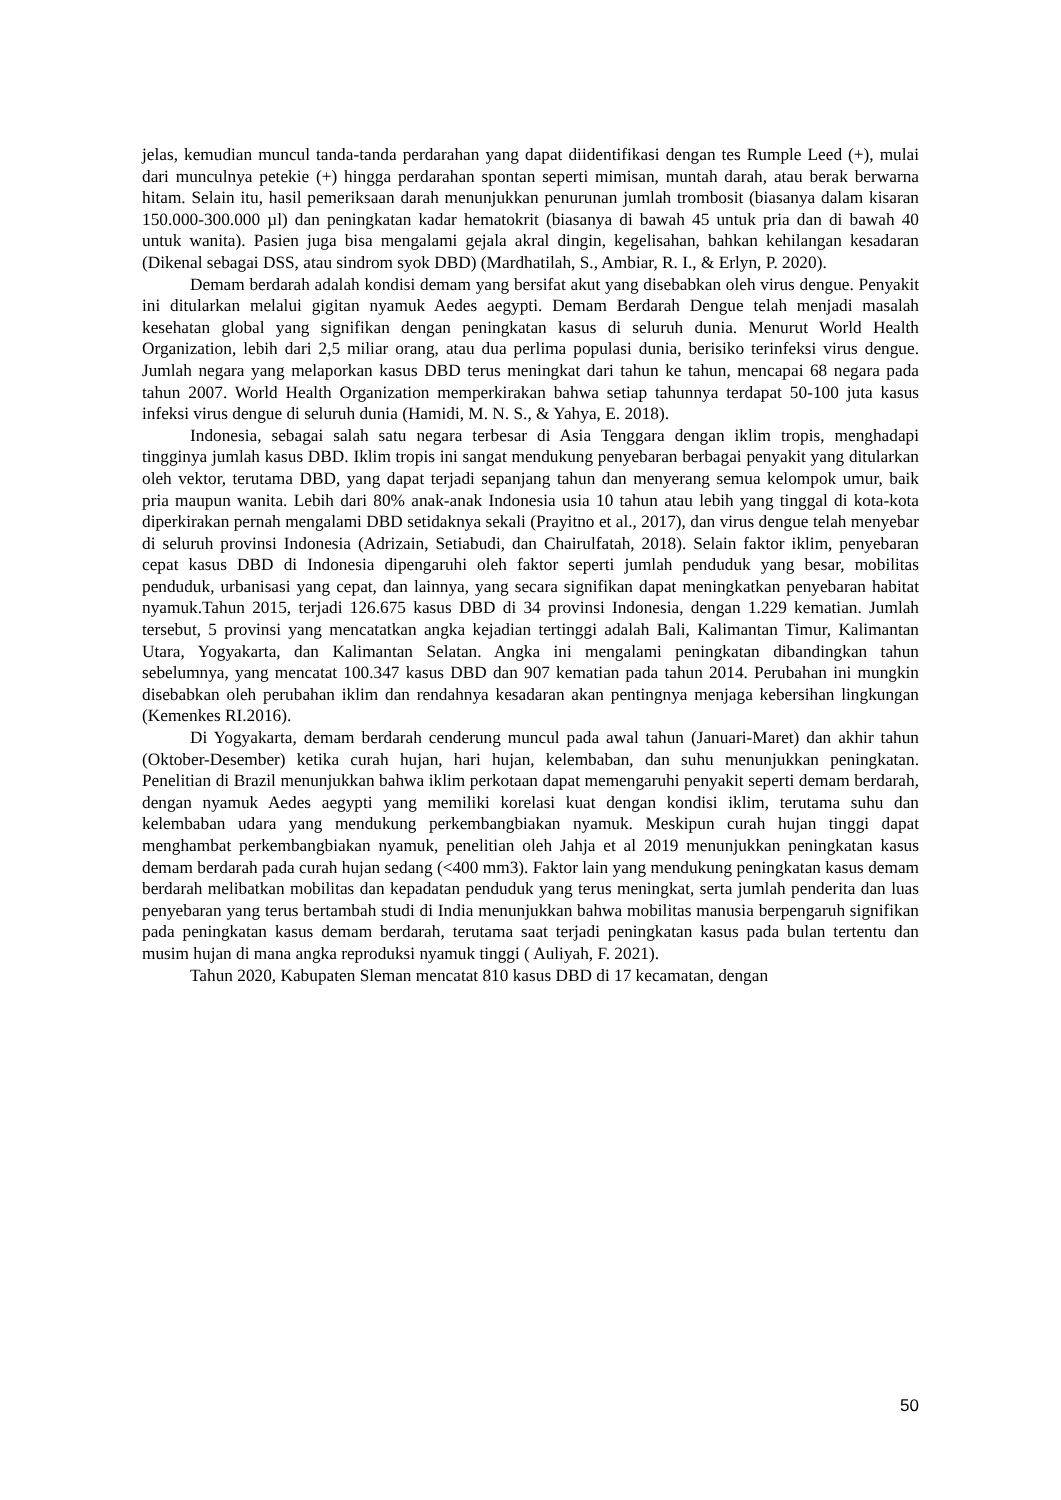jelas, kemudian muncul tanda-tanda perdarahan yang dapat diidentifikasi dengan tes Rumple Leed (+), mulai dari munculnya petekie (+) hingga perdarahan spontan seperti mimisan, muntah darah, atau berak berwarna hitam. Selain itu, hasil pemeriksaan darah menunjukkan penurunan jumlah trombosit (biasanya dalam kisaran 150.000-300.000 µl) dan peningkatan kadar hematokrit (biasanya di bawah 45 untuk pria dan di bawah 40 untuk wanita). Pasien juga bisa mengalami gejala akral dingin, kegelisahan, bahkan kehilangan kesadaran (Dikenal sebagai DSS, atau sindrom syok DBD) (Mardhatilah, S., Ambiar, R. I., & Erlyn, P. 2020).
Demam berdarah adalah kondisi demam yang bersifat akut yang disebabkan oleh virus dengue. Penyakit ini ditularkan melalui gigitan nyamuk Aedes aegypti. Demam Berdarah Dengue telah menjadi masalah kesehatan global yang signifikan dengan peningkatan kasus di seluruh dunia. Menurut World Health Organization, lebih dari 2,5 miliar orang, atau dua perlima populasi dunia, berisiko terinfeksi virus dengue. Jumlah negara yang melaporkan kasus DBD terus meningkat dari tahun ke tahun, mencapai 68 negara pada tahun 2007. World Health Organization memperkirakan bahwa setiap tahunnya terdapat 50-100 juta kasus infeksi virus dengue di seluruh dunia (Hamidi, M. N. S., & Yahya, E. 2018).
Indonesia, sebagai salah satu negara terbesar di Asia Tenggara dengan iklim tropis, menghadapi tingginya jumlah kasus DBD. Iklim tropis ini sangat mendukung penyebaran berbagai penyakit yang ditularkan oleh vektor, terutama DBD, yang dapat terjadi sepanjang tahun dan menyerang semua kelompok umur, baik pria maupun wanita. Lebih dari 80% anak-anak Indonesia usia 10 tahun atau lebih yang tinggal di kota-kota diperkirakan pernah mengalami DBD setidaknya sekali (Prayitno et al., 2017), dan virus dengue telah menyebar di seluruh provinsi Indonesia (Adrizain, Setiabudi, dan Chairulfatah, 2018). Selain faktor iklim, penyebaran cepat kasus DBD di Indonesia dipengaruhi oleh faktor seperti jumlah penduduk yang besar, mobilitas penduduk, urbanisasi yang cepat, dan lainnya, yang secara signifikan dapat meningkatkan penyebaran habitat nyamuk.Tahun 2015, terjadi 126.675 kasus DBD di 34 provinsi Indonesia, dengan 1.229 kematian. Jumlah tersebut, 5 provinsi yang mencatatkan angka kejadian tertinggi adalah Bali, Kalimantan Timur, Kalimantan Utara, Yogyakarta, dan Kalimantan Selatan. Angka ini mengalami peningkatan dibandingkan tahun sebelumnya, yang mencatat 100.347 kasus DBD dan 907 kematian pada tahun 2014. Perubahan ini mungkin disebabkan oleh perubahan iklim dan rendahnya kesadaran akan pentingnya menjaga kebersihan lingkungan (Kemenkes RI.2016).
Di Yogyakarta, demam berdarah cenderung muncul pada awal tahun (Januari-Maret) dan akhir tahun (Oktober-Desember) ketika curah hujan, hari hujan, kelembaban, dan suhu menunjukkan peningkatan. Penelitian di Brazil menunjukkan bahwa iklim perkotaan dapat memengaruhi penyakit seperti demam berdarah, dengan nyamuk Aedes aegypti yang memiliki korelasi kuat dengan kondisi iklim, terutama suhu dan kelembaban udara yang mendukung perkembangbiakan nyamuk. Meskipun curah hujan tinggi dapat menghambat perkembangbiakan nyamuk, penelitian oleh Jahja et al 2019 menunjukkan peningkatan kasus demam berdarah pada curah hujan sedang (<400 mm3). Faktor lain yang mendukung peningkatan kasus demam berdarah melibatkan mobilitas dan kepadatan penduduk yang terus meningkat, serta jumlah penderita dan luas penyebaran yang terus bertambah studi di India menunjukkan bahwa mobilitas manusia berpengaruh signifikan pada peningkatan kasus demam berdarah, terutama saat terjadi peningkatan kasus pada bulan tertentu dan musim hujan di mana angka reproduksi nyamuk tinggi ( Auliyah, F. 2021).
Tahun 2020, Kabupaten Sleman mencatat 810 kasus DBD di 17 kecamatan, dengan
50